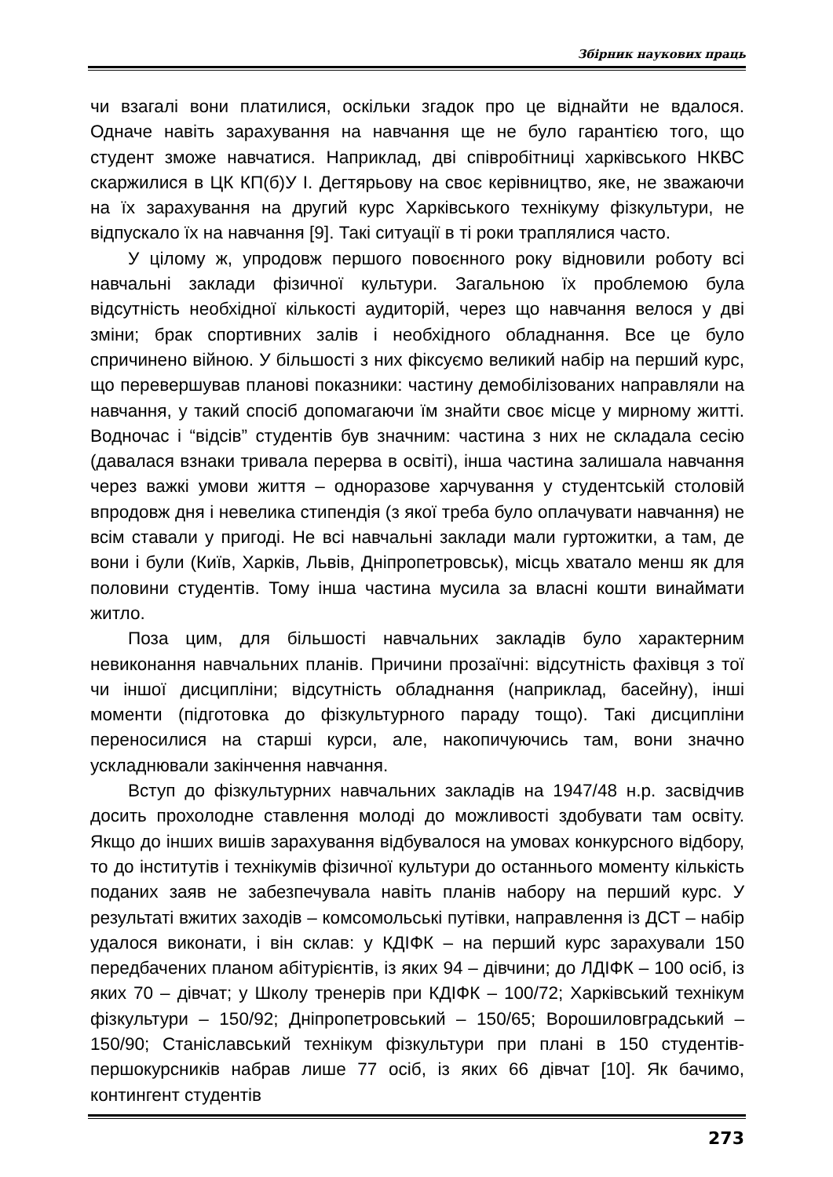Збірник наукових праць
чи взагалі вони платилися, оскільки згадок про це віднайти не вдалося. Одначе навіть зарахування на навчання ще не було гарантією того, що студент зможе навчатися. Наприклад, дві співробітниці харківського НКВС скаржилися в ЦК КП(б)У І. Дегтярьову на своє керівництво, яке, не зважаючи на їх зарахування на другий курс Харківського технікуму фізкультури, не відпускало їх на навчання [9]. Такі ситуації в ті роки траплялися часто.
У цілому ж, упродовж першого повоєнного року відновили роботу всі навчальні заклади фізичної культури. Загальною їх проблемою була відсутність необхідної кількості аудиторій, через що навчання велося у дві зміни; брак спортивних залів і необхідного обладнання. Все це було спричинено війною. У більшості з них фіксуємо великий набір на перший курс, що перевершував планові показники: частину демобілізованих направляли на навчання, у такий спосіб допомагаючи їм знайти своє місце у мирному житті. Водночас і “відсів” студентів був значним: частина з них не складала сесію (давалася взнаки тривала перерва в освіті), інша частина залишала навчання через важкі умови життя – одноразове харчування у студентській столовій впродовж дня і невелика стипендія (з якої треба було оплачувати навчання) не всім ставали у пригоді. Не всі навчальні заклади мали гуртожитки, а там, де вони і були (Київ, Харків, Львів, Дніпропетровськ), місць хватало менш як для половини студентів. Тому інша частина мусила за власні кошти винаймати житло.
Поза цим, для більшості навчальних закладів було характерним невиконання навчальних планів. Причини прозаїчні: відсутність фахівця з тої чи іншої дисципліни; відсутність обладнання (наприклад, басейну), інші моменти (підготовка до фізкультурного параду тощо). Такі дисципліни переносилися на старші курси, але, накопичуючись там, вони значно ускладнювали закінчення навчання.
Вступ до фізкультурних навчальних закладів на 1947/48 н.р. засвідчив досить прохолодне ставлення молоді до можливості здобувати там освіту. Якщо до інших вишів зарахування відбувалося на умовах конкурсного відбору, то до інститутів і технікумів фізичної культури до останнього моменту кількість поданих заяв не забезпечувала навіть планів набору на перший курс. У результаті вжитих заходів – комсомольські путівки, направлення із ДСТ – набір удалося виконати, і він склав: у КДІФК – на перший курс зарахували 150 передбачених планом абітурієнтів, із яких 94 – дівчини; до ЛДІФК – 100 осіб, із яких 70 – дівчат; у Школу тренерів при КДІФК – 100/72; Харківський технікум фізкультури – 150/92; Дніпропетровський – 150/65; Ворошиловградський – 150/90; Станіславський технікум фізкультури при плані в 150 студентів-першокурсників набрав лише 77 осіб, із яких 66 дівчат [10]. Як бачимо, контингент студентів
273